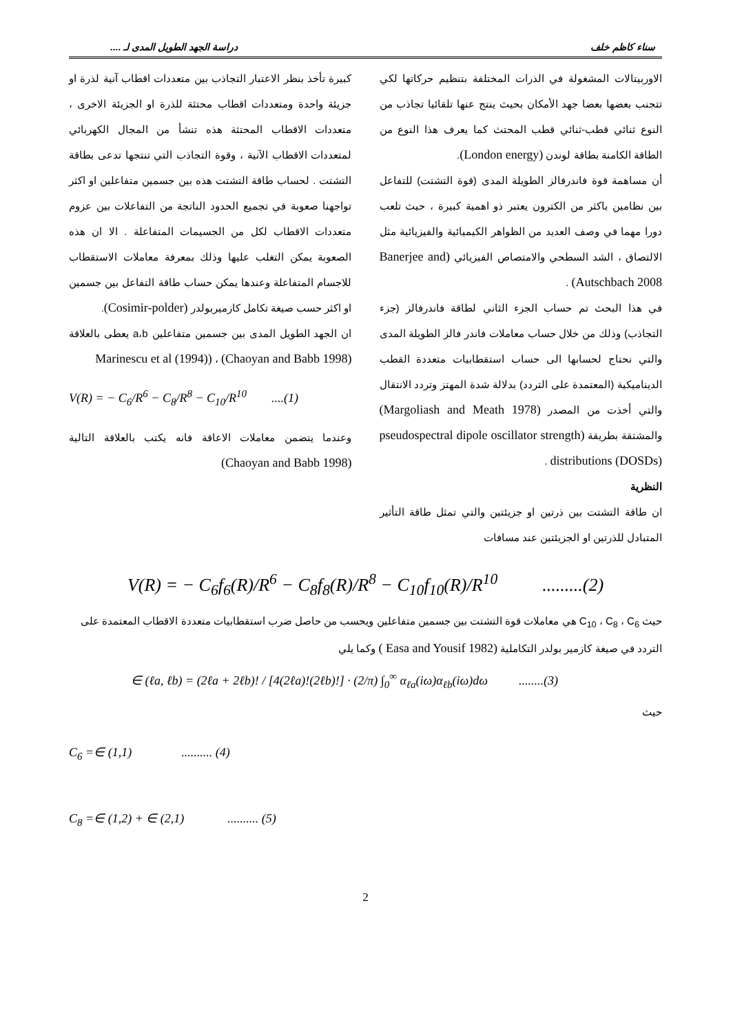سناء كاظم خلف دراسة الجهد الطويل المدى لـ ....
الاوربيتالات المشغولة في الذرات المختلفة بتنظيم حركاتها لكي تتجنب بعضها بعضا جهد الأمكان بحيث ينتج عنها تلقائيا تجاذب من النوع ثنائي قطب-ثنائي قطب المحتث كما يعرف هذا النوع من الطاقة الكامنة بطاقة لوندن (London energy).
أن مساهمة قوة فاندرفالز الطويلة المدى (قوة التشتت) للتفاعل بين نظامين باكثر من الكترون يعتبر ذو اهمية كبيرة ، حيث تلعب دورا مهما في وصف العديد من الظواهر الكيميائية والفيزيائية مثل الالتصاق ، الشد السطحي والامتصاص الفيزيائي (Banerjee and Autschbach 2008) .
في هذا البحث تم حساب الجزء الثاني لطاقة فاندرفالز (جزء التجاذب) وذلك من خلال حساب معاملات فاندر فالز الطويلة المدى والتي نحتاج لحسابها الى حساب استقطابيات متعددة القطب الديناميكية (المعتمدة على التردد) بدلالة شدة المهتز وتردد الانتقال والتي أخذت من المصدر (Margoliash and Meath 1978) والمشتقة بطريقة (pseudospectral dipole oscillator strength distributions (DOSDs) .
النظرية
ان طاقة التشتت بين ذرتين او جزيئتين والتي تمثل طاقة التأثير المتبادل للذرتين او الجزيئتين عند مسافات
كبيرة تأخذ بنظر الاعتبار التجاذب بين متعددات اقطاب آنية لذرة او جزيئة واحدة ومتعددات اقطاب محتثة للذرة او الجزيئة الاخرى ، متعددات الاقطاب المحتثة هذه تنشأ من المجال الكهربائي لمتعددات الاقطاب الآنية ، وقوة التجاذب التي تنتجها تدعى بطاقة التشتت . لحساب طاقة التشتت هذه بين جسمين متفاعلين او اكثر تواجهنا صعوبة في تجميع الحدود الناتجة من التفاعلات بين عزوم متعددات الاقطاب لكل من الجسيمات المتفاعلة . الا ان هذه الصعوبة يمكن التغلب عليها وذلك بمعرفة معاملات الاستقطاب للاجسام المتفاعلة وعندها يمكن حساب طاقة التفاعل بين جسمين او اكثر حسب صيغة تكامل كازميربولدر (Cosimir-polder).
ان الجهد الطويل المدى بين جسمين متفاعلين a،b يعطى بالعلاقة (Chaoyan and Babb 1998) ، (Marinescu et al (1994)
V(R) = − C<sub>6</sub>/R<sup>6</sup> − C<sub>8</sub>/R<sup>8</sup> − C<sub>10</sub>/R<sup>10</sup> ....(1)
وعندما يتضمن معاملات الاعاقة فانه يكتب بالعلاقة التالية (Chaoyan and Babb 1998)
V(R) = − C<sub>6</sub>f<sub>6</sub>(R)/R<sup>6</sup> − C<sub>8</sub>f<sub>8</sub>(R)/R<sup>8</sup> − C<sub>10</sub>f<sub>10</sub>(R)/R<sup>10</sup> .........(2)
حيث C<sub>10</sub> ، C<sub>8</sub> ، C<sub>6</sub> هي معاملات قوة التشتت بين جسمين متفاعلين ويحسب من حاصل ضرب استقطابيات متعددة الاقطاب المعتمدة على التردد في صيغة كازمير بولدر التكاملية (Easa and Yousif 1982 ) وكما يلي
∈ (ℓa, ℓb) = (2ℓa + 2ℓb)! / [4(2ℓa)!(2ℓb)!] · (2/π) ∫<sub>0</sub><sup>∞</sup> α<sub>ℓa</sub>(iω)α<sub>ℓb</sub>(iω)dω ........(3)
حيث
C<sub>6</sub> =∈ (1,1) .......... (4)
C<sub>8</sub> =∈ (1,2) + ∈ (2,1) .......... (5)
2